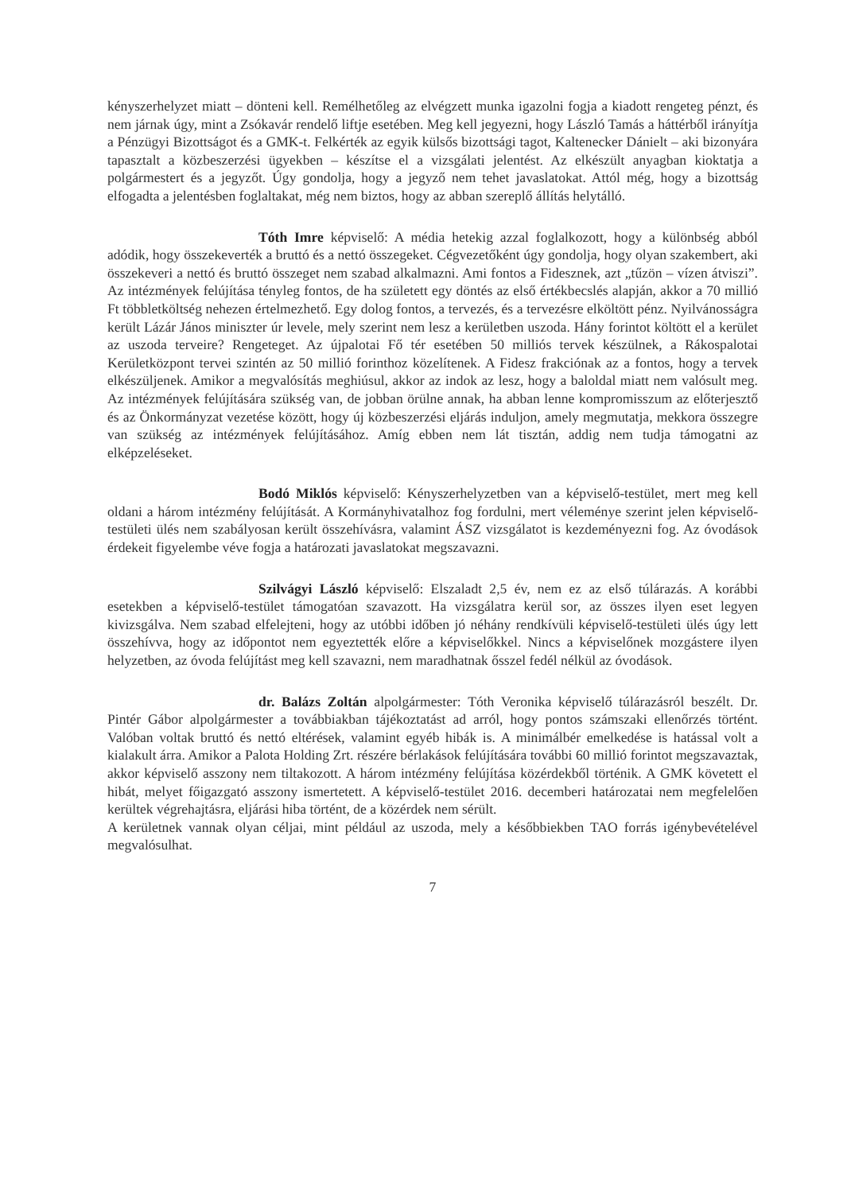kényszerhelyzet miatt – dönteni kell. Remélhetőleg az elvégzett munka igazolni fogja a kiadott rengeteg pénzt, és nem járnak úgy, mint a Zsókavár rendelő liftje esetében. Meg kell jegyezni, hogy László Tamás a háttérből irányítja a Pénzügyi Bizottságot és a GMK-t. Felkérték az egyik külsős bizottsági tagot, Kaltenecker Dánielt – aki bizonyára tapasztalt a közbeszerzési ügyekben – készítse el a vizsgálati jelentést. Az elkészült anyagban kioktatja a polgármestert és a jegyzőt. Úgy gondolja, hogy a jegyző nem tehet javaslatokat. Attól még, hogy a bizottság elfogadta a jelentésben foglaltakat, még nem biztos, hogy az abban szereplő állítás helytálló.
Tóth Imre képviselő: A média hetekig azzal foglalkozott, hogy a különbség abból adódik, hogy összekeverték a bruttó és a nettó összegeket. Cégvezetőként úgy gondolja, hogy olyan szakembert, aki összekeveri a nettó és bruttó összeget nem szabad alkalmazni. Ami fontos a Fidesznek, azt „tűzön – vízen átviszi”. Az intézmények felújítása tényleg fontos, de ha született egy döntés az első értékbecslés alapján, akkor a 70 millió Ft többletköltség nehezen értelmezhető. Egy dolog fontos, a tervezés, és a tervezésre elköltött pénz. Nyilvánosságra került Lázár János miniszter úr levele, mely szerint nem lesz a kerületben uszoda. Hány forintot költött el a kerület az uszoda terveire? Rengeteget. Az újpalotai Fő tér esetében 50 milliós tervek készülnek, a Rákospalotai Kerületközpont tervei szintén az 50 millió forinthoz közelítenek. A Fidesz frakciónak az a fontos, hogy a tervek elkészüljenek. Amikor a megvalósítás meghiúsul, akkor az indok az lesz, hogy a baloldal miatt nem valósult meg. Az intézmények felújítására szükség van, de jobban örülne annak, ha abban lenne kompromisszum az előterjesztő és az Önkormányzat vezetése között, hogy új közbeszerzési eljárás induljon, amely megmutatja, mekkora összegre van szükség az intézmények felújításához. Amíg ebben nem lát tisztán, addig nem tudja támogatni az elképzeléseket.
Bodó Miklós képviselő: Kényszerhelyzetben van a képviselő-testület, mert meg kell oldani a három intézmény felújítását. A Kormányhivatalhoz fog fordulni, mert véleménye szerint jelen képviselő-testületi ülés nem szabályosan került összehívásra, valamint ÁSZ vizsgálatot is kezdeményezni fog. Az óvodások érdekeit figyelembe véve fogja a határozati javaslatokat megszavazni.
Szilvágyi László képviselő: Elszaladt 2,5 év, nem ez az első túlárazás. A korábbi esetekben a képviselő-testület támogatóan szavazott. Ha vizsgálatra kerül sor, az összes ilyen eset legyen kivizsgálva. Nem szabad elfelejteni, hogy az utóbbi időben jó néhány rendkívüli képviselő-testületi ülés úgy lett összehívva, hogy az időpontot nem egyeztették előre a képviselőkkel. Nincs a képviselőnek mozgástere ilyen helyzetben, az óvoda felújítást meg kell szavazni, nem maradhatnak ősszel fedél nélkül az óvodások.
dr. Balázs Zoltán alpolgármester: Tóth Veronika képviselő túlárazásról beszélt. Dr. Pintér Gábor alpolgármester a továbbiakban tájékoztatást ad arról, hogy pontos számszaki ellenőrzés történt. Valóban voltak bruttó és nettó eltérések, valamint egyéb hibák is. A minimálbér emelkedése is hatással volt a kialakult árra. Amikor a Palota Holding Zrt. részére bérlakások felújítására további 60 millió forintot megszavaztak, akkor képviselő asszony nem tiltakozott. A három intézmény felújítása közérdekből történik. A GMK követett el hibát, melyet főigazgató asszony ismertetett. A képviselő-testület 2016. decemberi határozatai nem megfelelően kerültek végrehajtásra, eljárási hiba történt, de a közérdek nem sérült.
A kerületnek vannak olyan céljai, mint például az uszoda, mely a későbbiekben TAO forrás igénybevételével megvalósulhat.
7